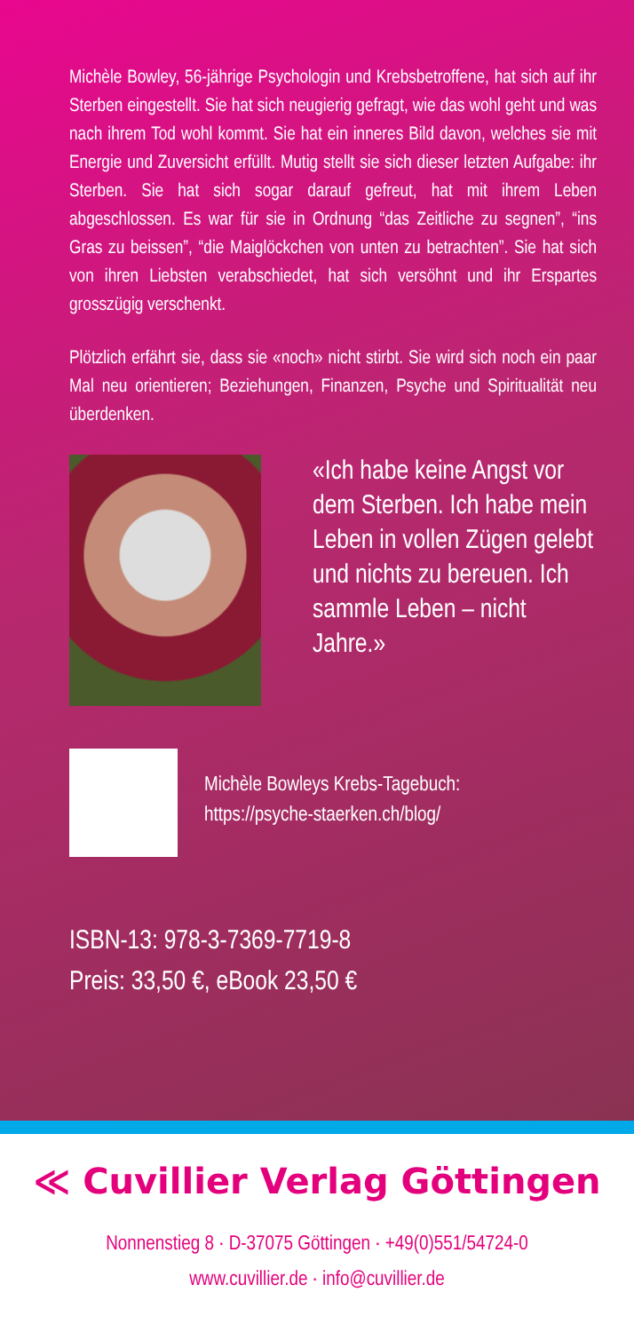Michèle Bowley, 56-jährige Psychologin und Krebsbetroffene, hat sich auf ihr Sterben eingestellt. Sie hat sich neugierig gefragt, wie das wohl geht und was nach ihrem Tod wohl kommt. Sie hat ein inneres Bild davon, welches sie mit Energie und Zuversicht erfüllt. Mutig stellt sie sich dieser letzten Aufgabe: ihr Sterben. Sie hat sich sogar darauf gefreut, hat mit ihrem Leben abgeschlossen. Es war für sie in Ordnung “das Zeitliche zu segnen”, “ins Gras zu beissen”, “die Maiglöckchen von unten zu betrachten”. Sie hat sich von ihren Liebsten verabschiedet, hat sich versöhnt und ihr Erspartes grosszügig verschenkt.
Plötzlich erfährt sie, dass sie «noch» nicht stirbt. Sie wird sich noch ein paar Mal neu orientieren; Beziehungen, Finanzen, Psyche und Spiritualität neu überdenken.
«Ich habe keine Angst vor dem Sterben. Ich habe mein Leben in vollen Zügen gelebt und nichts zu bereuen. Ich sammle Leben – nicht Jahre.»
Michèle Bowleys Krebs-Tagebuch:
https://psyche-staerken.ch/blog/
ISBN-13: 978-3-7369-7719-8
Preis: 33,50 €, eBook 23,50 €
≪ Cuvillier Verlag Göttingen
Nonnenstieg 8 · D-37075 Göttingen · +49(0)551/54724-0
www.cuvillier.de · info@cuvillier.de